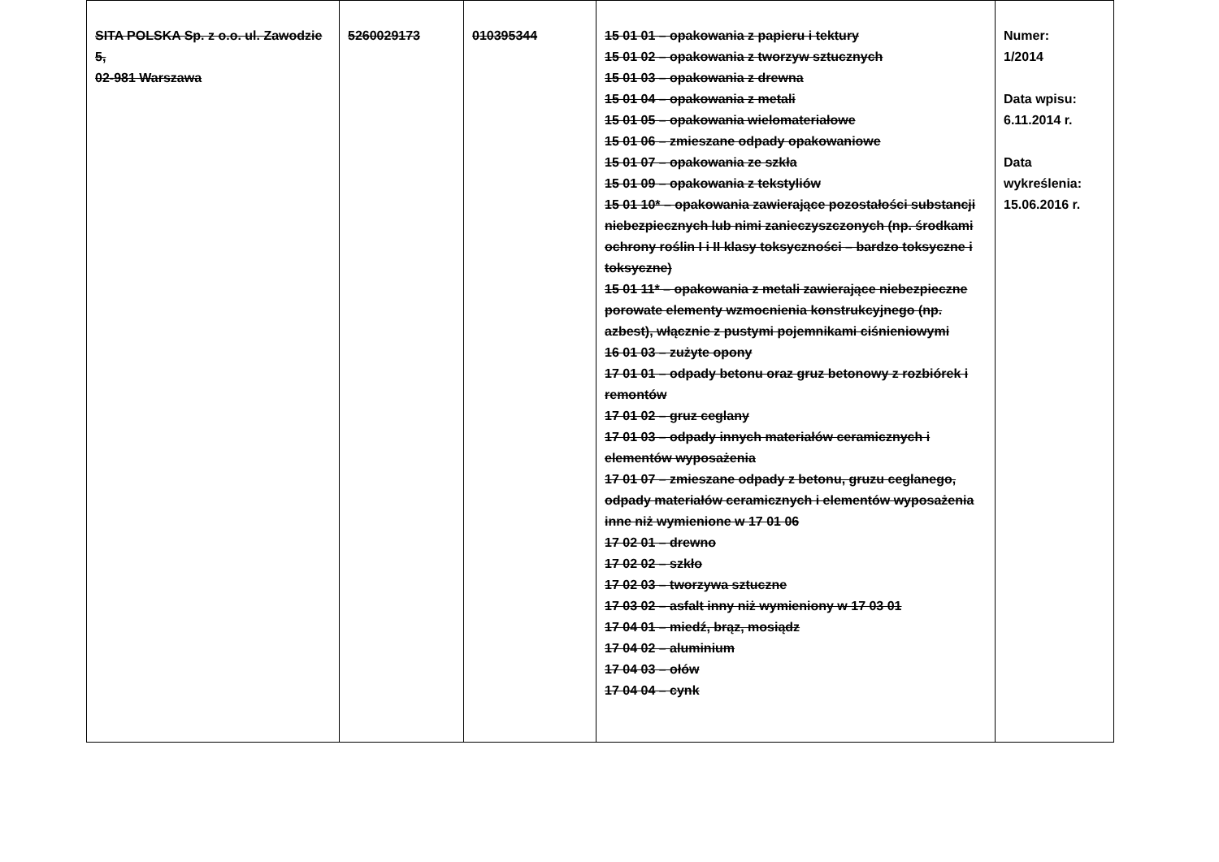| SITA POLSKA Sp. z o.o. ul. Zawodzie 5, 02-981 Warszawa | 5260029173 | 010395344 | 15 01 01 – opakowania z papieru i tektury 15 01 02 – opakowania z tworzyw sztucznych 15 01 03 – opakowania z drewna 15 01 04 – opakowania z metali 15 01 05 – opakowania wielomateriałowe 15 01 06 – zmieszane odpady opakowaniowe 15 01 07 – opakowania ze szkła 15 01 09 – opakowania z tekstyliów 15 01 10* – opakowania zawierające pozostałości substancji niebezpiecznych lub nimi zanieczyszczonych (np. środkami ochrony roślin I i II klasy toksyczności – bardzo toksyczne i toksyczne) 15 01 11* – opakowania z metali zawierające niebezpieczne porowate elementy wzmocnienia konstrukcyjnego (np. azbest), włącznie z pustymi pojemnikami ciśnieniowymi 16 01 03 – zużyte opony 17 01 01 – odpady betonu oraz gruz betonowy z rozbiórek i remontów 17 01 02 – gruz ceglany 17 01 03 – odpady innych materiałów ceramicznych i elementów wyposażenia 17 01 07 – zmieszane odpady z betonu, gruzu ceglanego, odpady materiałów ceramicznych i elementów wyposażenia inne niż wymienione w 17 01 06 17 02 01 – drewno 17 02 02 – szkło 17 02 03 – tworzywa sztuczne 17 03 02 – asfalt inny niż wymieniony w 17 03 01 17 04 01 – miedź, brąz, mosiądz 17 04 02 – aluminium 17 04 03 – ołów 17 04 04 – cynk | Numer: 1/2014 Data wpisu: 6.11.2014 r. Data wykreślenia: 15.06.2016 r. |